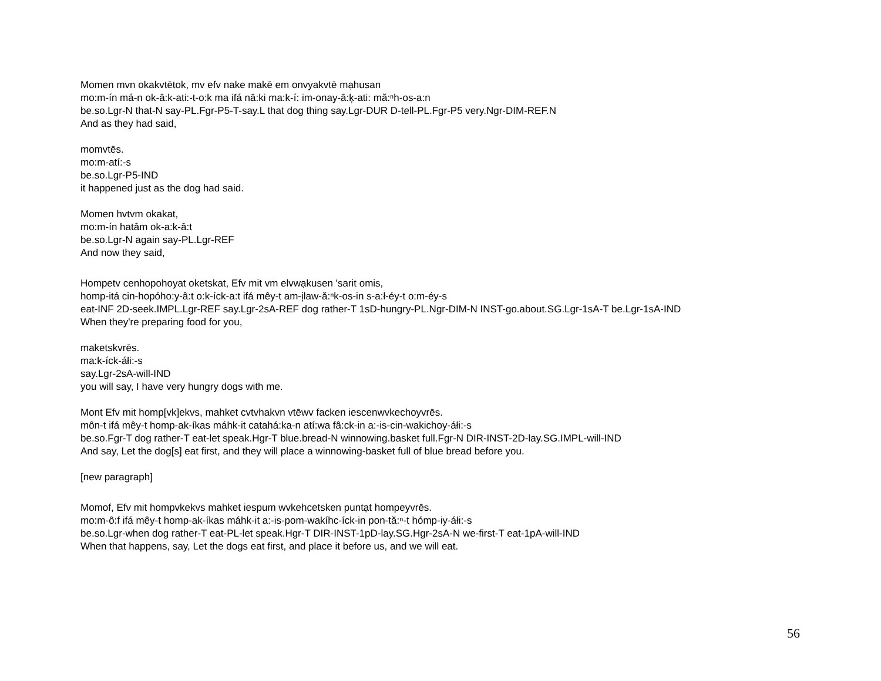Momen mvn okakvtētok, mv efv nake makē em onvyakvtē mạhusan
mo:m-ín má-n ok-â:k-ati:-t-o:k ma ifá nâ:ki ma:k-í: im-onay-â:k̦-ati: mă:ⁿh-os-a:n
be.so.Lgr-N that-N say-PL.Fgr-P5-T-say.L that dog thing say.Lgr-DUR D-tell-PL.Fgr-P5 very.Ngr-DIM-REF.N
And as they had said,
momvtēs.
mo:m-atí:-s
be.so.Lgr-P5-IND
it happened just as the dog had said.
Momen hvtvm okakat,
mo:m-ín hatâm ok-a:k-â:t
be.so.Lgr-N again say-PL.Lgr-REF
And now they said,
Hompetv cenhopohoyat oketskat, Efv mit vm elvwạkusen 'sarit omis,
homp-itá cin-hopóho:y-â:t o:k-íck-a:t ifá mêy-t am-i̦law-ă:ⁿk-os-in s-a:ł-éy-t o:m-éy-s
eat-INF 2D-seek.IMPL.Lgr-REF say.Lgr-2sA-REF dog rather-T 1sD-hungry-PL.Ngr-DIM-N INST-go.about.SG.Lgr-1sA-T be.Lgr-1sA-IND
When they're preparing food for you,
maketskvrēs.
ma:k-íck-áłi:-s
say.Lgr-2sA-will-IND
you will say, I have very hungry dogs with me.
Mont Efv mit homp[vk]ekvs, mahket cvtvhakvn vtēwv facken iescenwvkechoyvrēs.
môn-t ifá mêy-t homp-ak-íkas máhk-it catahá:ka-n atí:wa fâ:ck-in a:-is-cin-wakichoy-áłi:-s
be.so.Fgr-T dog rather-T eat-let speak.Hgr-T blue.bread-N winnowing.basket full.Fgr-N DIR-INST-2D-lay.SG.IMPL-will-IND
And say, Let the dog[s] eat first, and they will place a winnowing-basket full of blue bread before you.
[new paragraph]
Momof, Efv mit hompvkekvs mahket iespum wvkehcetsken puntạt hompeyvrēs.
mo:m-ô:f ifá mêy-t homp-ak-íkas máhk-it a:-is-pom-wakíhc-íck-in pon-tă:ⁿ-t hómp-iy-áłi:-s
be.so.Lgr-when dog rather-T eat-PL-let speak.Hgr-T DIR-INST-1pD-lay.SG.Hgr-2sA-N we-first-T eat-1pA-will-IND
When that happens, say, Let the dogs eat first, and place it before us, and we will eat.
56